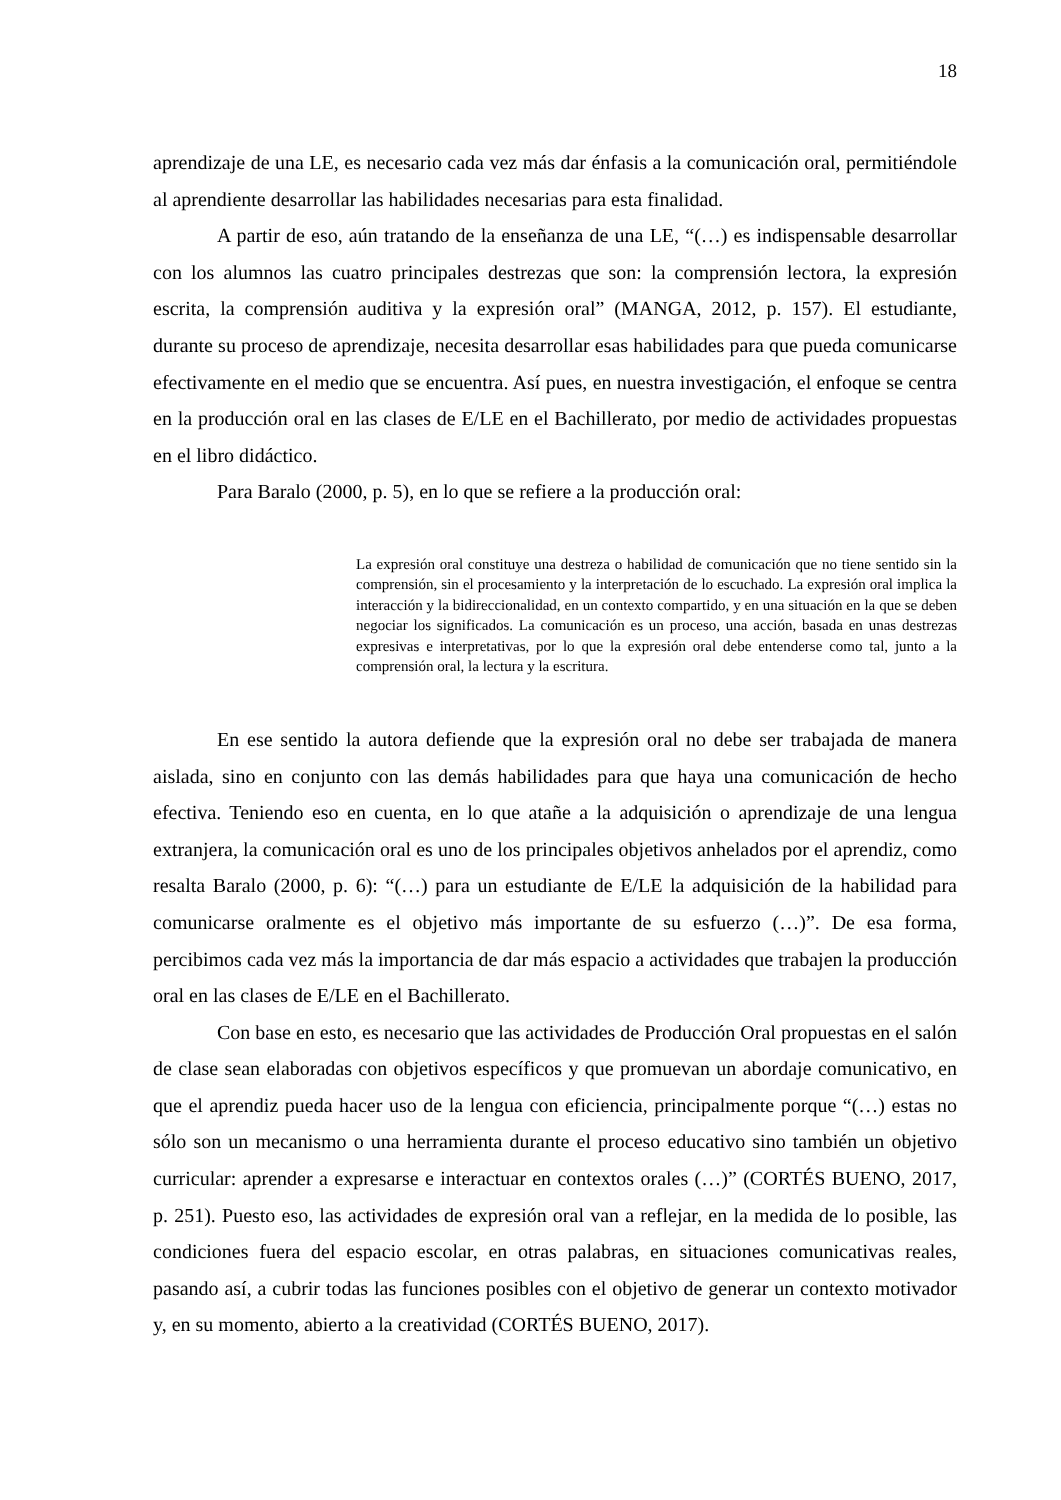18
aprendizaje de una LE, es necesario cada vez más dar énfasis a la comunicación oral, permitiéndole al aprendiente desarrollar las habilidades necesarias para esta finalidad.
A partir de eso, aún tratando de la enseñanza de una LE, “(…) es indispensable desarrollar con los alumnos las cuatro principales destrezas que son: la comprensión lectora, la expresión escrita, la comprensión auditiva y la expresión oral” (MANGA, 2012, p. 157). El estudiante, durante su proceso de aprendizaje, necesita desarrollar esas habilidades para que pueda comunicarse efectivamente en el medio que se encuentra. Así pues, en nuestra investigación, el enfoque se centra en la producción oral en las clases de E/LE en el Bachillerato, por medio de actividades propuestas en el libro didáctico.
Para Baralo (2000, p. 5), en lo que se refiere a la producción oral:
La expresión oral constituye una destreza o habilidad de comunicación que no tiene sentido sin la comprensión, sin el procesamiento y la interpretación de lo escuchado. La expresión oral implica la interacción y la bidireccionalidad, en un contexto compartido, y en una situación en la que se deben negociar los significados. La comunicación es un proceso, una acción, basada en unas destrezas expresivas e interpretativas, por lo que la expresión oral debe entenderse como tal, junto a la comprensión oral, la lectura y la escritura.
En ese sentido la autora defiende que la expresión oral no debe ser trabajada de manera aislada, sino en conjunto con las demás habilidades para que haya una comunicación de hecho efectiva. Teniendo eso en cuenta, en lo que atañe a la adquisición o aprendizaje de una lengua extranjera, la comunicación oral es uno de los principales objetivos anhelados por el aprendiz, como resalta Baralo (2000, p. 6): “(…) para un estudiante de E/LE la adquisición de la habilidad para comunicarse oralmente es el objetivo más importante de su esfuerzo (…)”. De esa forma, percibimos cada vez más la importancia de dar más espacio a actividades que trabajen la producción oral en las clases de E/LE en el Bachillerato.
Con base en esto, es necesario que las actividades de Producción Oral propuestas en el salón de clase sean elaboradas con objetivos específicos y que promuevan un abordaje comunicativo, en que el aprendiz pueda hacer uso de la lengua con eficiencia, principalmente porque “(…) estas no sólo son un mecanismo o una herramienta durante el proceso educativo sino también un objetivo curricular: aprender a expresarse e interactuar en contextos orales (…)” (CORTÉS BUENO, 2017, p. 251). Puesto eso, las actividades de expresión oral van a reflejar, en la medida de lo posible, las condiciones fuera del espacio escolar, en otras palabras, en situaciones comunicativas reales, pasando así, a cubrir todas las funciones posibles con el objetivo de generar un contexto motivador y, en su momento, abierto a la creatividad (CORTÉS BUENO, 2017).